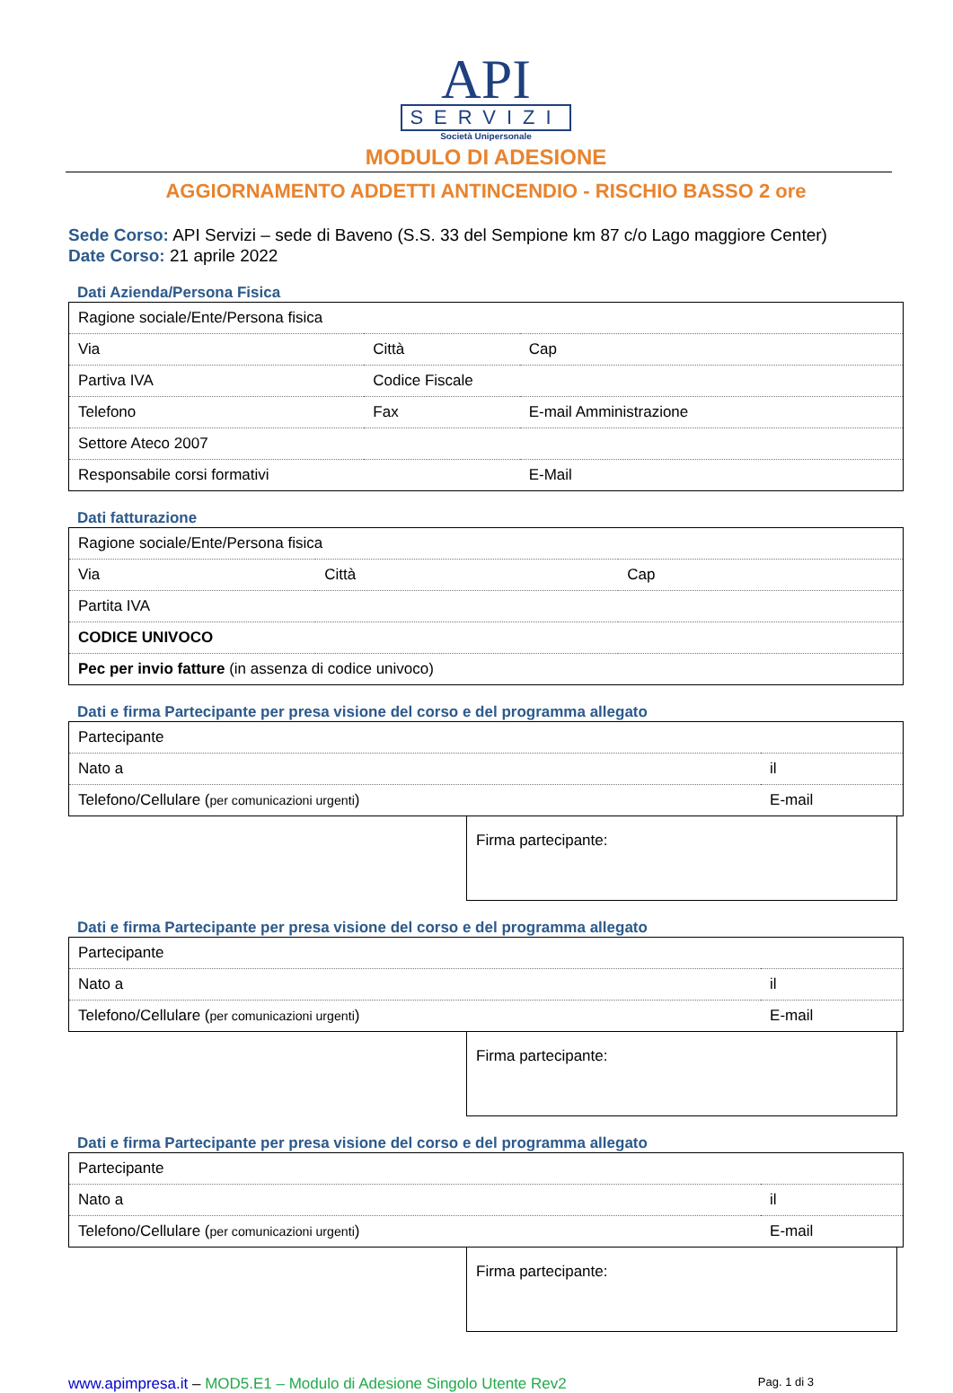API
SERVIZI
Società Unipersonale
MODULO DI ADESIONE
AGGIORNAMENTO ADDETTI ANTINCENDIO - RISCHIO BASSO 2 ore
Sede Corso: API Servizi – sede di Baveno (S.S. 33 del Sempione km 87 c/o Lago maggiore Center)
Date Corso: 21 aprile 2022
Dati Azienda/Persona Fisica
| Ragione sociale/Ente/Persona fisica | | |
| Via | Città | Cap |
| Partiva IVA | Codice Fiscale | |
| Telefono | Fax | E-mail Amministrazione |
| Settore Ateco 2007 | | |
| Responsabile corsi formativi | | E-Mail |
Dati fatturazione
| Ragione sociale/Ente/Persona fisica | | |
| Via | Città | Cap |
| Partita IVA | | |
| CODICE UNIVOCO | | |
| Pec per invio fatture (in assenza di codice univoco) | | |
Dati e firma Partecipante per presa visione del corso e del programma allegato
| Partecipante | |
| Nato a | il |
| Telefono/Cellulare ( per comunicazioni urgenti ) | E-mail |
Firma partecipante:
Dati e firma Partecipante per presa visione del corso e del programma allegato
| Partecipante | |
| Nato a | il |
| Telefono/Cellulare ( per comunicazioni urgenti ) | E-mail |
Firma partecipante:
Dati e firma Partecipante per presa visione del corso e del programma allegato
| Partecipante | |
| Nato a | il |
| Telefono/Cellulare ( per comunicazioni urgenti ) | E-mail |
Firma partecipante:
www.apimpresa.it – MOD5.E1 – Modulo di Adesione Singolo Utente Rev2 Pag. 1 di 3